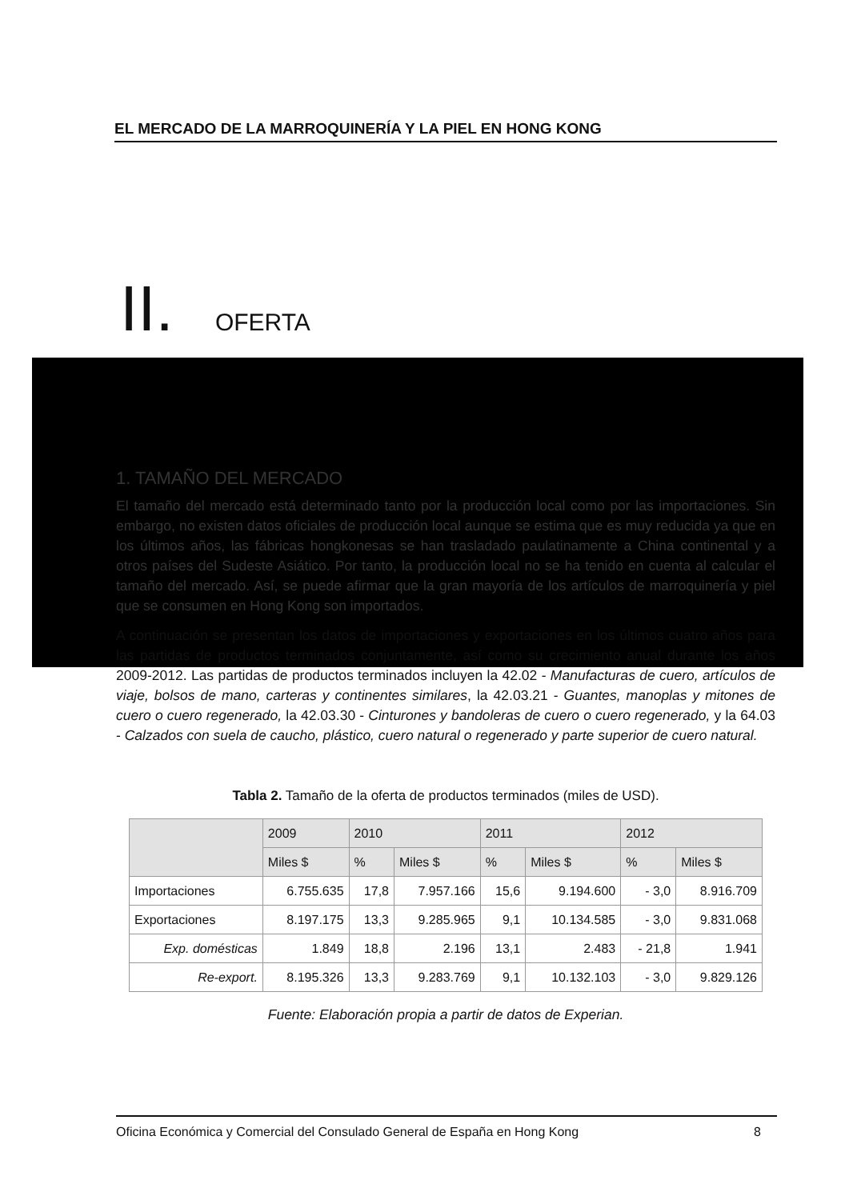EL MERCADO DE LA MARROQUINERÍA Y LA PIEL EN HONG KONG
II. OFERTA
1. TAMAÑO DEL MERCADO
El tamaño del mercado está determinado tanto por la producción local como por las importaciones. Sin embargo, no existen datos oficiales de producción local aunque se estima que es muy reducida ya que en los últimos años, las fábricas hongkonesas se han trasladado paulatinamente a China continental y a otros países del Sudeste Asiático. Por tanto, la producción local no se ha tenido en cuenta al calcular el tamaño del mercado. Así, se puede afirmar que la gran mayoría de los artículos de marroquinería y piel que se consumen en Hong Kong son importados.
A continuación se presentan los datos de importaciones y exportaciones en los últimos cuatro años para las partidas de productos terminados conjuntamente, así como su crecimiento anual durante los años 2009-2012. Las partidas de productos terminados incluyen la 42.02 - Manufacturas de cuero, artículos de viaje, bolsos de mano, carteras y continentes similares, la 42.03.21 - Guantes, manoplas y mitones de cuero o cuero regenerado, la 42.03.30 - Cinturones y bandoleras de cuero o cuero regenerado, y la 64.03 - Calzados con suela de caucho, plástico, cuero natural o regenerado y parte superior de cuero natural.
Tabla 2. Tamaño de la oferta de productos terminados (miles de USD).
| | 2009 | 2010 | | 2011 | | 2012 | |
| --- | --- | --- | --- | --- | --- | --- | --- |
| | Miles $ | % | Miles $ | % | Miles $ | % | Miles $ |
| Importaciones | 6.755.635 | 17,8 | 7.957.166 | 15,6 | 9.194.600 | - 3,0 | 8.916.709 |
| Exportaciones | 8.197.175 | 13,3 | 9.285.965 | 9,1 | 10.134.585 | - 3,0 | 9.831.068 |
| Exp. domésticas | 1.849 | 18,8 | 2.196 | 13,1 | 2.483 | - 21,8 | 1.941 |
| Re-export. | 8.195.326 | 13,3 | 9.283.769 | 9,1 | 10.132.103 | - 3,0 | 9.829.126 |
Fuente: Elaboración propia a partir de datos de Experian.
Oficina Económica y Comercial del Consulado General de España en Hong Kong 8